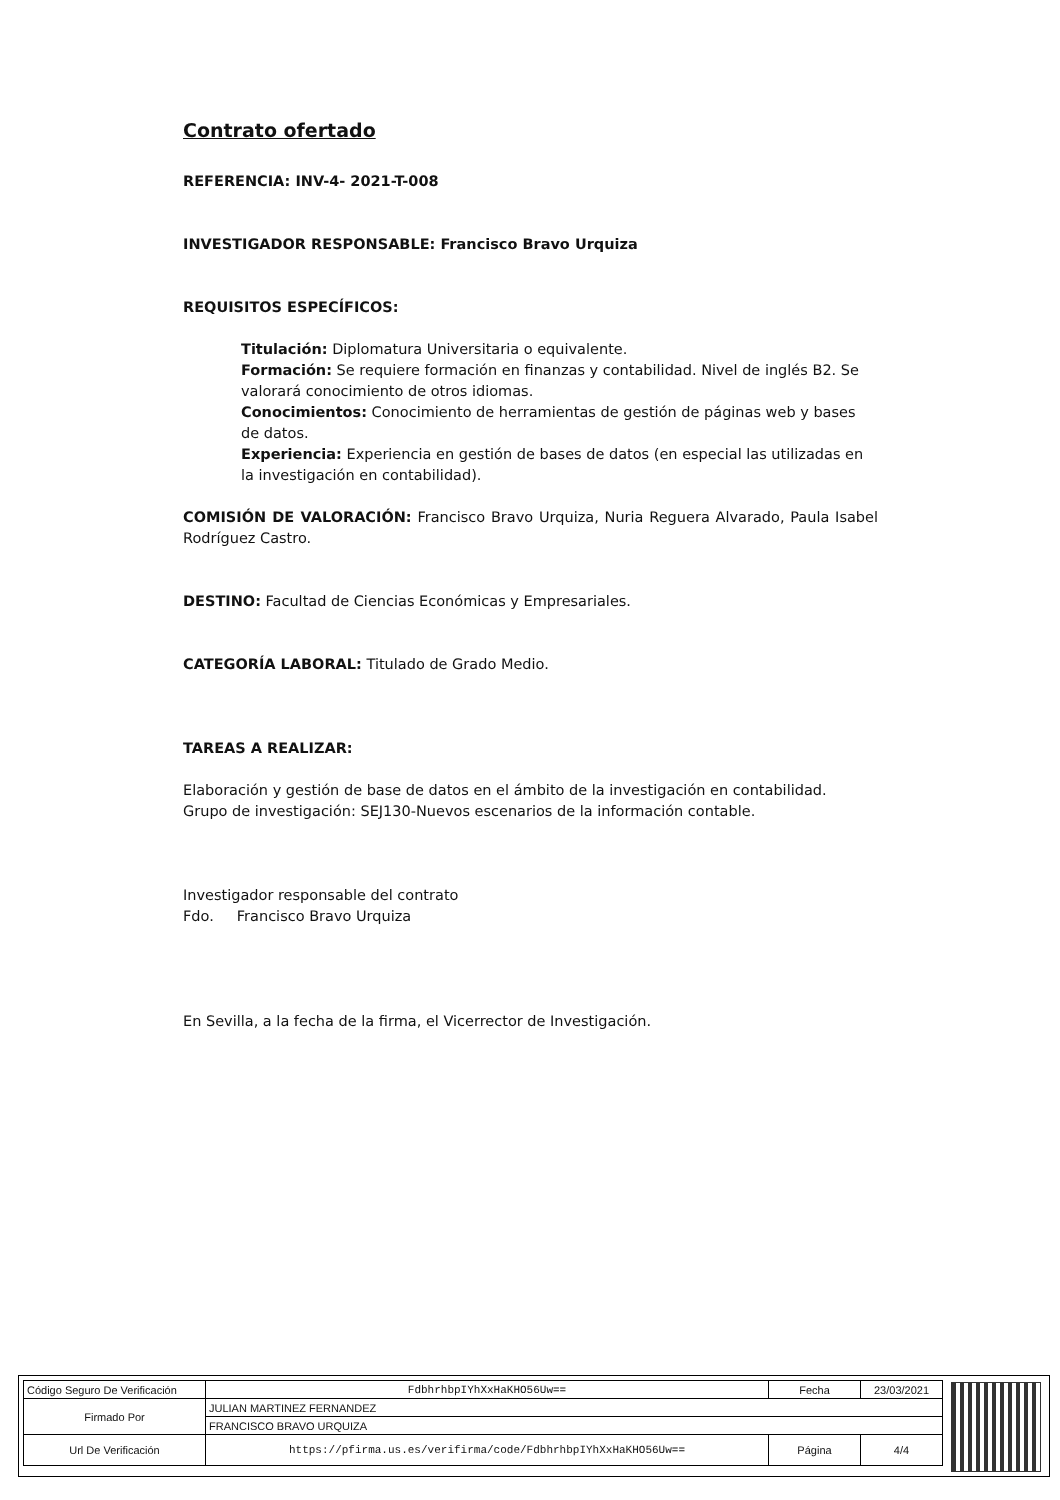Contrato ofertado
REFERENCIA: INV-4- 2021-T-008
INVESTIGADOR RESPONSABLE: Francisco Bravo Urquiza
REQUISITOS ESPECÍFICOS:
Titulación: Diplomatura Universitaria o equivalente.
Formación: Se requiere formación en finanzas y contabilidad. Nivel de inglés B2. Se valorará conocimiento de otros idiomas.
Conocimientos: Conocimiento de herramientas de gestión de páginas web y bases de datos.
Experiencia: Experiencia en gestión de bases de datos (en especial las utilizadas en la investigación en contabilidad).
COMISIÓN DE VALORACIÓN: Francisco Bravo Urquiza, Nuria Reguera Alvarado, Paula Isabel Rodríguez Castro.
DESTINO: Facultad de Ciencias Económicas y Empresariales.
CATEGORÍA LABORAL: Titulado de Grado Medio.
TAREAS A REALIZAR:
Elaboración y gestión de base de datos en el ámbito de la investigación en contabilidad.
Grupo de investigación: SEJ130-Nuevos escenarios de la información contable.
Investigador responsable del contrato
Fdo. Francisco Bravo Urquiza
En Sevilla, a la fecha de la firma, el Vicerrector de Investigación.
| Código Seguro De Verificación | FdbhrhbpIYhXxHaKHO56Uw== | Fecha | 23/03/2021 |
| Firmado Por | JULIAN MARTINEZ FERNANDEZ | | |
| | FRANCISCO BRAVO URQUIZA | | |
| Url De Verificación | https://pfirma.us.es/verifirma/code/FdbhrhbpIYhXxHaKHO56Uw== | Página | 4/4 |